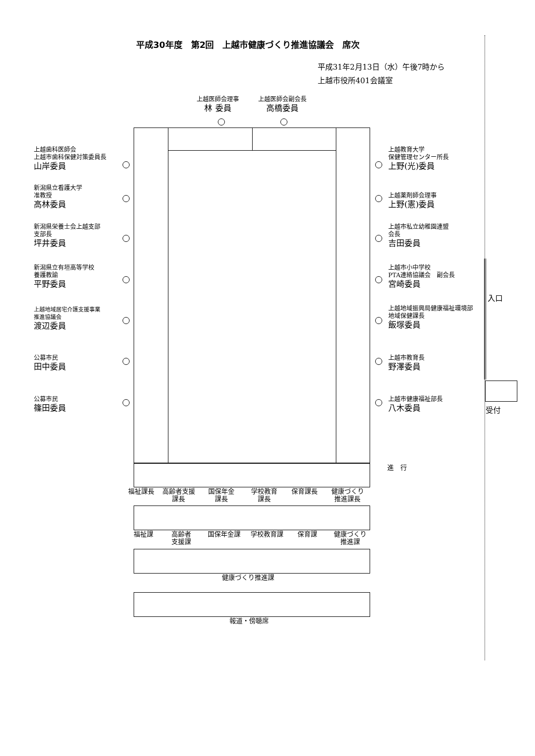平成30年度　第2回　上越市健康づくり推進協議会　席次
平成31年2月13日（水）午後7時から
上越市役所401会議室
上越医師会理事
林 委員
上越医師会副会長
高橋委員
上越歯科医師会
上越市歯科保健対策委員長
山岸委員
新潟県立看護大学
准教授
高林委員
新潟県栄養士会上越支部
支部長
坪井委員
新潟県立有垣高等学校
養護教諭
平野委員
上越地域居宅介護支援事業
推進協議会
渡辺委員
公募市民
田中委員
公募市民
篠田委員
上越教育大学
保健管理センター所長
上野(光)委員
上越薬剤師会理事
上野(憲)委員
上越市私立幼稚園連盟
会長
吉田委員
上越市小中学校
PTA連絡協議会　副会長
宮崎委員
上越地域振興局健康福祉環境部
地域保健課長
飯塚委員
上越市教育長
野澤委員
上越市健康福祉部長
八木委員
進　行
福祉課長 高齢者支援
課長 国保年金
課長 学校教育
課長 保育課長 健康づくり
推進課長
福祉課 高齢者
支援課 国保年金課 学校教育課 保育課 健康づくり
推進課
健康づくり推進課
報道・傍聴席
入口
受付